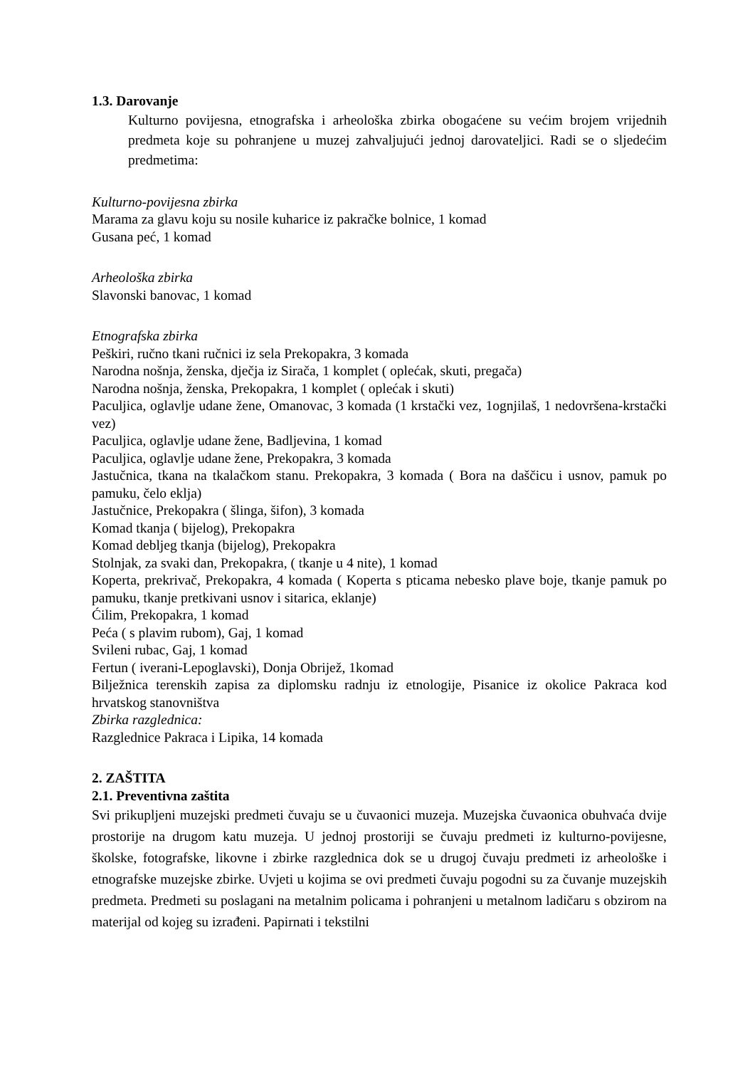1.3. Darovanje
Kulturno povijesna, etnografska i arheološka zbirka obogaćene su većim brojem vrijednih predmeta koje su pohranjene u muzej zahvaljujući jednoj darovateljici. Radi se o sljedećim predmetima:
Kulturno-povijesna zbirka
Marama za glavu koju su nosile kuharice iz pakračke bolnice, 1 komad
Gusana peć, 1 komad
Arheološka zbirka
Slavonski banovac, 1 komad
Etnografska zbirka
Peškiri, ručno tkani ručnici iz sela Prekopakra, 3 komada
Narodna nošnja, ženska, dječja iz Sirača, 1 komplet ( oplećak, skuti, pregača)
Narodna nošnja, ženska, Prekopakra, 1 komplet ( oplećak i skuti)
Paculjica, oglavlje udane žene, Omanovac, 3 komada (1 krstački vez, 1ognjilaš, 1 nedovršena-krstački vez)
Paculjica, oglavlje udane žene, Badljevina, 1 komad
Paculjica, oglavlje udane žene, Prekopakra, 3 komada
Jastučnica, tkana na tkalačkom stanu. Prekopakra, 3 komada ( Bora na daščicu i usnov, pamuk po pamuku, čelo eklja)
Jastučnice, Prekopakra ( šlinga, šifon), 3 komada
Komad tkanja ( bijelog), Prekopakra
Komad debljeg tkanja (bijelog), Prekopakra
Stolnjak, za svaki dan, Prekopakra, ( tkanje u 4 nite), 1 komad
Koperta, prekrivač, Prekopakra, 4 komada ( Koperta s pticama nebesko plave boje, tkanje pamuk po pamuku, tkanje pretkivani usnov i sitarica, eklanje)
Ćilim, Prekopakra, 1 komad
Peća ( s plavim rubom), Gaj, 1 komad
Svileni rubac, Gaj, 1 komad
Fertun ( iverani-Lepoglavski), Donja Obrijež, 1komad
Bilježnica terenskih zapisa za diplomsku radnju iz etnologije, Pisanice iz okolice Pakraca kod hrvatskog stanovništva
Zbirka razglednica:
Razglednice Pakraca i Lipika, 14 komada
2. ZAŠTITA
2.1. Preventivna zaštita
Svi prikupljeni muzejski predmeti čuvaju se u čuvaonici muzeja. Muzejska čuvaonica obuhvaća dvije prostorije na drugom katu muzeja. U jednoj prostoriji se čuvaju predmeti iz kulturno-povijesne, školske, fotografske, likovne i zbirke razglednica dok se u drugoj čuvaju predmeti iz arheološke i etnografske muzejske zbirke. Uvjeti u kojima se ovi predmeti čuvaju pogodni su za čuvanje muzejskih predmeta. Predmeti su poslagani na metalnim policama i pohranjeni u metalnom ladičaru s obzirom na materijal od kojeg su izrađeni. Papirnati i tekstilni